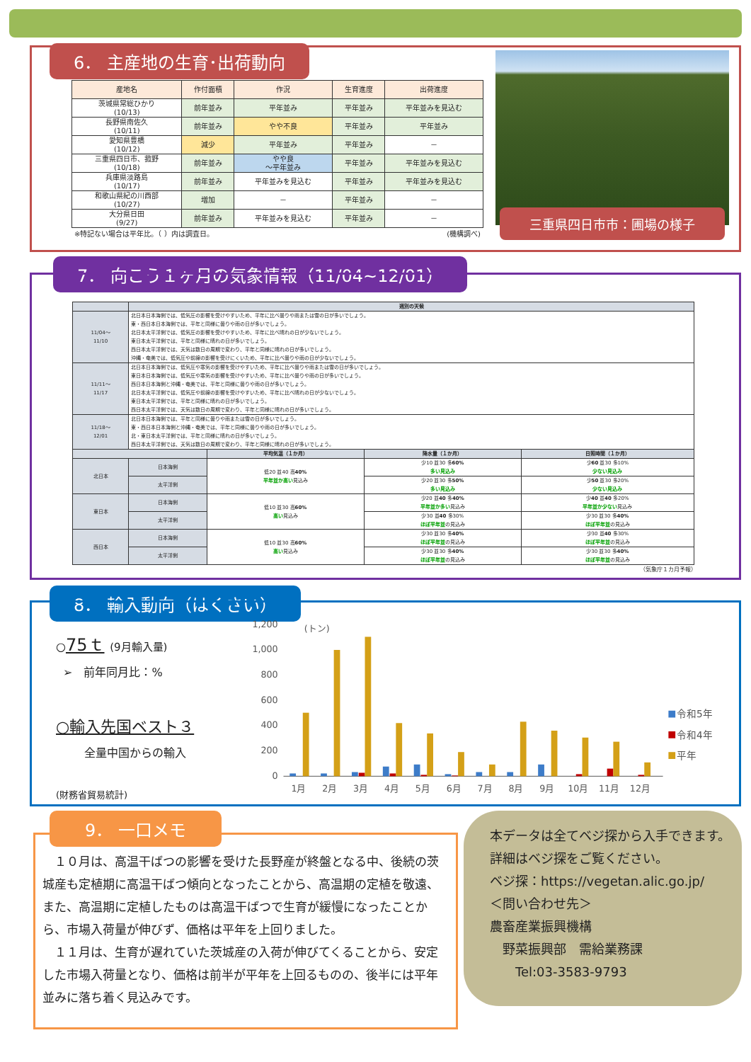6． 主産地の生育･出荷動向
| 産地名 | 作付面積 | 作況 | 生育進度 | 出荷進度 |
| --- | --- | --- | --- | --- |
| 茨城県常総ひかり (10/13) | 前年並み | 平年並み | 平年並み | 平年並みを見込む |
| 長野県南佐久 (10/11) | 前年並み | やや不良 | 平年並み | 平年並み |
| 愛知県豊橋 (10/12) | 減少 | 平年並み | 平年並み | － |
| 三重県四日市、菰野 (10/18) | 前年並み | やや良 ～平年並み | 平年並み | 平年並みを見込む |
| 兵庫県淡路島 (10/17) | 前年並み | 平年並みを見込む | 平年並み | 平年並みを見込む |
| 和歌山県紀の川西部 (10/27) | 増加 | － | 平年並み | － |
| 大分県日田 (9/27) | 前年並み | 平年並みを見込む | 平年並み | － |
※特記ない場合は平年比。（ ）内は調査日。 (機構調べ)
三重県四日市市：圃場の様子
7． 向こう１ヶ月の気象情報（11/04~12/01）
| | 週別の天候 | | | |
| --- | --- | --- | --- | --- |
| 11/04～ 11/10 | 北日本日本海側では、低気圧の影響を受けやすいため、平年に比べ曇りや雨または雪の日が多いでしょう。 東・西日本日本海側では、平年と同様に曇りや雨の日が多いでしょう。 北日本太平洋側では、低気圧の影響を受けやすいため、平年に比べ晴れの日が少ないでしょう。 東日本太平洋側では、平年と同様に晴れの日が多いでしょう。 西日本太平洋側では、天気は数日の周期で変わり、平年と同様に晴れの日が多いでしょう。 沖縄・奄美では、低気圧や前線の影響を受けにくいため、平年に比べ曇りや雨の日が少ないでしょう。 | | | |
| 11/11～ 11/17 | 北日本日本海側では、低気圧や寒気の影響を受けやすいため、平年に比べ曇りや雨または雪の日が多いでしょう。 東日本日本海側では、低気圧や寒気の影響を受けやすいため、平年に比べ曇りや雨の日が多いでしょう。 西日本日本海側と沖縄・奄美では、平年と同様に曇りや雨の日が多いでしょう。 北日本太平洋側では、低気圧や前線の影響を受けやすいため、平年に比べ晴れの日が少ないでしょう。 東日本太平洋側では、平年と同様に晴れの日が多いでしょう。 西日本太平洋側では、天気は数日の周期で変わり、平年と同様に晴れの日が多いでしょう。 | | | |
| 11/18～ 12/01 | 北日本日本海側では、平年と同様に曇りや雨または雪の日が多いでしょう。 東・西日本日本海側と沖縄・奄美では、平年と同様に曇りや雨の日が多いでしょう。 北・東日本太平洋側では、平年と同様に晴れの日が多いでしょう。 西日本太平洋側では、天気は数日の周期で変わり、平年と同様に晴れの日が多いでしょう。 | | | |
| | | 平均気温（１か月） | 降水量（１か月） | 日照時間（１か月） |
| 北日本 | 日本海側 | 低20 並40 高 40% 平年並か高い 見込み | 少10 並30 多 60% 多い見込み | 少 60 並30 多10% 少ない見込み |
| | 太平洋側 | | 少20 並30 多 50% 多い見込み | 少 50 並30 多20% 少ない見込み |
| 東日本 | 日本海側 | 低10 並30 高 60% 高い 見込み | 少20 並 40 多 40% 平年並か多い 見込み | 少 40 並 40 多20% 平年並か少ない 見込み |
| | 太平洋側 | | 少30 並 40 多30% ほぼ平年並 の見込み | 少30 並30 多 40% ほぼ平年並 の見込み |
| 西日本 | 日本海側 | 低10 並30 高 60% 高い 見込み | 少30 並30 多 40% ほぼ平年並 の見込み | 少30 並 40 多30% ほぼ平年並 の見込み |
| | 太平洋側 | | 少30 並30 多 40% ほぼ平年並 の見込み | 少30 並30 多 40% ほぼ平年並 の見込み |
（気象庁１カ月予報）
8． 輸入動向（はくさい）
○75ｔ (9月輸入量)
➢　前年同月比：%
○輸入先国ベスト３
全量中国からの輸入
(財務省貿易統計)
1,200
1,000
800
600
400
200
0
(トン)
1月
2月
3月
4月
5月
6月
7月
8月
9月
10月
11月
12月
令和5年
令和4年
平年
9． 一口メモ
　１０月は、高温干ばつの影響を受けた長野産が終盤となる中、後続の茨城産も定植期に高温干ばつ傾向となったことから、高温期の定植を敬遠、また、高温期に定植したものは高温干ばつで生育が緩慢になったことから、市場入荷量が伸びず、価格は平年を上回りました。
　１１月は、生育が遅れていた茨城産の入荷が伸びてくることから、安定した市場入荷量となり、価格は前半が平年を上回るものの、後半には平年並みに落ち着く見込みです。
本データは全てベジ探から入手できます。
詳細はベジ探をご覧ください。
ベジ探：https://vegetan.alic.go.jp/
＜問い合わせ先＞
農畜産業振興機構
　野菜振興部　需給業務課
　　Tel:03-3583-9793